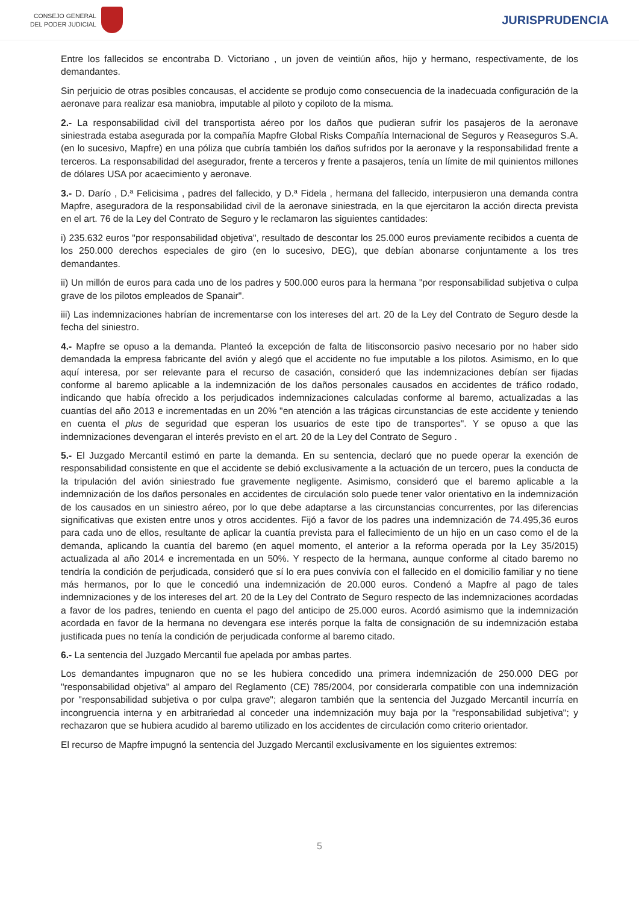CONSEJO GENERAL
DEL PODER JUDICIAL
JURISPRUDENCIA
Entre los fallecidos se encontraba D. Victoriano , un joven de veintiún años, hijo y hermano, respectivamente, de los demandantes.
Sin perjuicio de otras posibles concausas, el accidente se produjo como consecuencia de la inadecuada configuración de la aeronave para realizar esa maniobra, imputable al piloto y copiloto de la misma.
2.- La responsabilidad civil del transportista aéreo por los daños que pudieran sufrir los pasajeros de la aeronave siniestrada estaba asegurada por la compañía Mapfre Global Risks Compañía Internacional de Seguros y Reaseguros S.A. (en lo sucesivo, Mapfre) en una póliza que cubría también los daños sufridos por la aeronave y la responsabilidad frente a terceros. La responsabilidad del asegurador, frente a terceros y frente a pasajeros, tenía un límite de mil quinientos millones de dólares USA por acaecimiento y aeronave.
3.- D. Darío , D.ª Felicisima , padres del fallecido, y D.ª Fidela , hermana del fallecido, interpusieron una demanda contra Mapfre, aseguradora de la responsabilidad civil de la aeronave siniestrada, en la que ejercitaron la acción directa prevista en el art. 76 de la Ley del Contrato de Seguro y le reclamaron las siguientes cantidades:
i) 235.632 euros "por responsabilidad objetiva", resultado de descontar los 25.000 euros previamente recibidos a cuenta de los 250.000 derechos especiales de giro (en lo sucesivo, DEG), que debían abonarse conjuntamente a los tres demandantes.
ii) Un millón de euros para cada uno de los padres y 500.000 euros para la hermana "por responsabilidad subjetiva o culpa grave de los pilotos empleados de Spanair".
iii) Las indemnizaciones habrían de incrementarse con los intereses del art. 20 de la Ley del Contrato de Seguro desde la fecha del siniestro.
4.- Mapfre se opuso a la demanda. Planteó la excepción de falta de litisconsorcio pasivo necesario por no haber sido demandada la empresa fabricante del avión y alegó que el accidente no fue imputable a los pilotos. Asimismo, en lo que aquí interesa, por ser relevante para el recurso de casación, consideró que las indemnizaciones debían ser fijadas conforme al baremo aplicable a la indemnización de los daños personales causados en accidentes de tráfico rodado, indicando que había ofrecido a los perjudicados indemnizaciones calculadas conforme al baremo, actualizadas a las cuantías del año 2013 e incrementadas en un 20% "en atención a las trágicas circunstancias de este accidente y teniendo en cuenta el plus de seguridad que esperan los usuarios de este tipo de transportes". Y se opuso a que las indemnizaciones devengaran el interés previsto en el art. 20 de la Ley del Contrato de Seguro .
5.- El Juzgado Mercantil estimó en parte la demanda. En su sentencia, declaró que no puede operar la exención de responsabilidad consistente en que el accidente se debió exclusivamente a la actuación de un tercero, pues la conducta de la tripulación del avión siniestrado fue gravemente negligente. Asimismo, consideró que el baremo aplicable a la indemnización de los daños personales en accidentes de circulación solo puede tener valor orientativo en la indemnización de los causados en un siniestro aéreo, por lo que debe adaptarse a las circunstancias concurrentes, por las diferencias significativas que existen entre unos y otros accidentes. Fijó a favor de los padres una indemnización de 74.495,36 euros para cada uno de ellos, resultante de aplicar la cuantía prevista para el fallecimiento de un hijo en un caso como el de la demanda, aplicando la cuantía del baremo (en aquel momento, el anterior a la reforma operada por la Ley 35/2015) actualizada al año 2014 e incrementada en un 50%. Y respecto de la hermana, aunque conforme al citado baremo no tendría la condición de perjudicada, consideró que sí lo era pues convivía con el fallecido en el domicilio familiar y no tiene más hermanos, por lo que le concedió una indemnización de 20.000 euros. Condenó a Mapfre al pago de tales indemnizaciones y de los intereses del art. 20 de la Ley del Contrato de Seguro respecto de las indemnizaciones acordadas a favor de los padres, teniendo en cuenta el pago del anticipo de 25.000 euros. Acordó asimismo que la indemnización acordada en favor de la hermana no devengara ese interés porque la falta de consignación de su indemnización estaba justificada pues no tenía la condición de perjudicada conforme al baremo citado.
6.- La sentencia del Juzgado Mercantil fue apelada por ambas partes.
Los demandantes impugnaron que no se les hubiera concedido una primera indemnización de 250.000 DEG por "responsabilidad objetiva" al amparo del Reglamento (CE) 785/2004, por considerarla compatible con una indemnización por "responsabilidad subjetiva o por culpa grave"; alegaron también que la sentencia del Juzgado Mercantil incurría en incongruencia interna y en arbitrariedad al conceder una indemnización muy baja por la "responsabilidad subjetiva"; y rechazaron que se hubiera acudido al baremo utilizado en los accidentes de circulación como criterio orientador.
El recurso de Mapfre impugnó la sentencia del Juzgado Mercantil exclusivamente en los siguientes extremos:
5